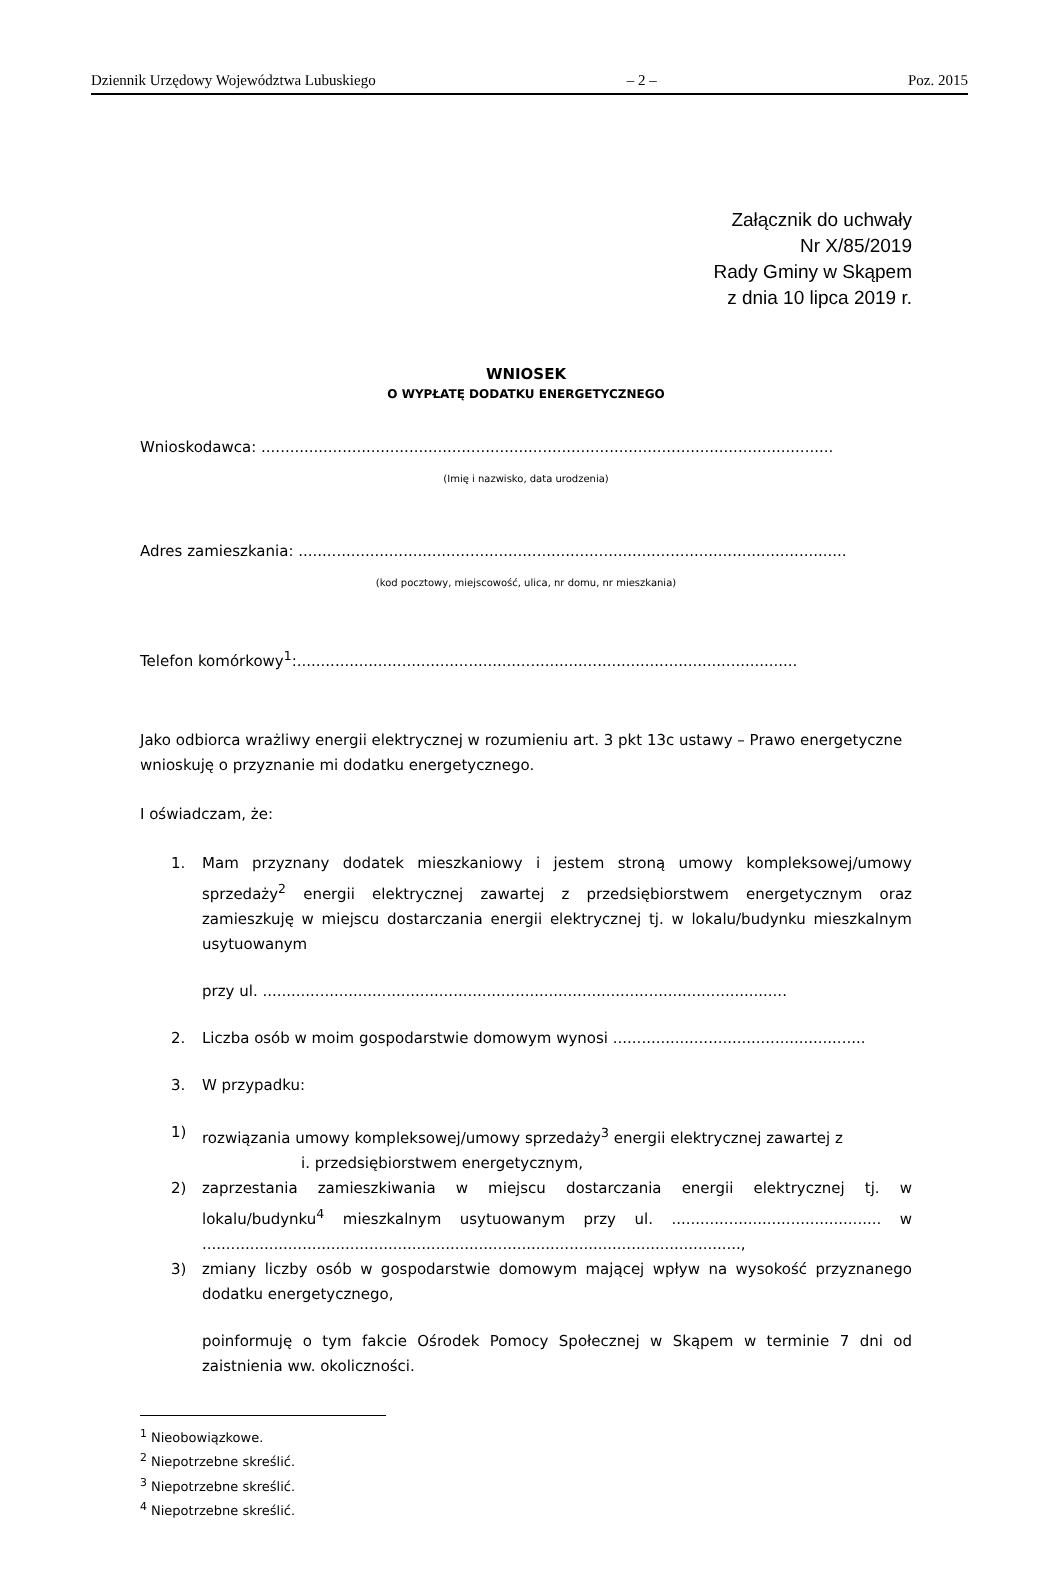Dziennik Urzędowy Województwa Lubuskiego – 2 – Poz. 2015
Załącznik do uchwały
Nr X/85/2019
Rady Gminy w Skąpem
z dnia 10 lipca 2019 r.
WNIOSEK
O WYPŁATĘ DODATKU ENERGETYCZNEGO
Wnioskodawca: ........................................................................................................................
(Imię i nazwisko, data urodzenia)
Adres zamieszkania: ...................................................................................................................
(kod pocztowy, miejscowość, ulica, nr domu, nr mieszkania)
Telefon komórkowy<sup>1</sup>:.........................................................................................................
Jako odbiorca wrażliwy energii elektrycznej w rozumieniu art. 3 pkt 13c ustawy – Prawo energetyczne wnioskuję o przyznanie mi dodatku energetycznego.
I oświadczam, że:
1. Mam przyznany dodatek mieszkaniowy i jestem stroną umowy kompleksowej/umowy sprzedaży<sup>2</sup> energii elektrycznej zawartej z przedsiębiorstwem energetycznym oraz zamieszkuję w miejscu dostarczania energii elektrycznej tj. w lokalu/budynku mieszkalnym usytuowanym
przy ul. ..............................................................................................................
2. Liczba osób w moim gospodarstwie domowym wynosi .....................................................
3. W przypadku:
1) rozwiązania umowy kompleksowej/umowy sprzedaży<sup>3</sup> energii elektrycznej zawartej z
i. przedsiębiorstwem energetycznym,
2) zaprzestania zamieszkiwania w miejscu dostarczania energii elektrycznej tj. w lokalu/budynku<sup>4</sup> mieszkalnym usytuowanym przy ul. ............................................ w .................................................................................................................,
3) zmiany liczby osób w gospodarstwie domowym mającej wpływ na wysokość przyznanego dodatku energetycznego,
poinformuję o tym fakcie Ośrodek Pomocy Społecznej w Skąpem w terminie 7 dni od zaistnienia ww. okoliczności.
<sup>1</sup> Nieobowiązkowe.
<sup>2</sup> Niepotrzebne skreślić.
<sup>3</sup> Niepotrzebne skreślić.
<sup>4</sup> Niepotrzebne skreślić.